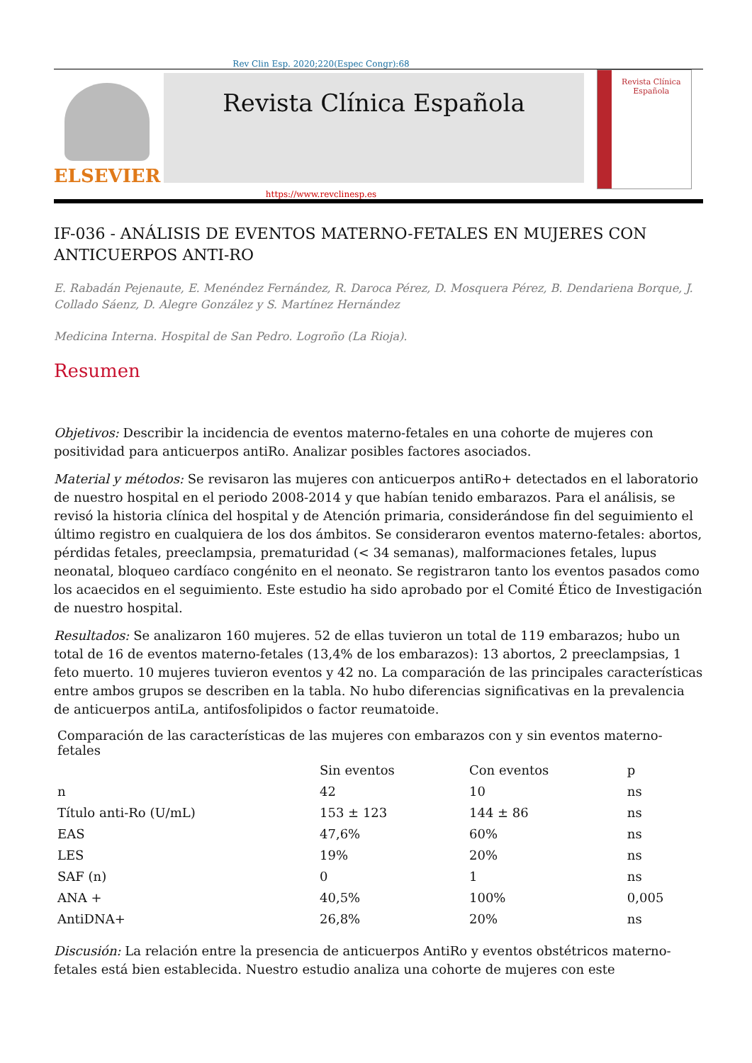Rev Clin Esp. 2020;220(Espec Congr):68
ELSEVIER
Revista Clínica Española
Revista Clínica Española
https://www.revclinesp.es
IF-036 - ANÁLISIS DE EVENTOS MATERNO-FETALES EN MUJERES CON ANTICUERPOS ANTI-RO
E. Rabadán Pejenaute, E. Menéndez Fernández, R. Daroca Pérez, D. Mosquera Pérez, B. Dendariena Borque, J. Collado Sáenz, D. Alegre González y S. Martínez Hernández
Medicina Interna. Hospital de San Pedro. Logroño (La Rioja).
Resumen
Objetivos: Describir la incidencia de eventos materno-fetales en una cohorte de mujeres con positividad para anticuerpos antiRo. Analizar posibles factores asociados.
Material y métodos: Se revisaron las mujeres con anticuerpos antiRo+ detectados en el laboratorio de nuestro hospital en el periodo 2008-2014 y que habían tenido embarazos. Para el análisis, se revisó la historia clínica del hospital y de Atención primaria, considerándose fin del seguimiento el último registro en cualquiera de los dos ámbitos. Se consideraron eventos materno-fetales: abortos, pérdidas fetales, preeclampsia, prematuridad (< 34 semanas), malformaciones fetales, lupus neonatal, bloqueo cardíaco congénito en el neonato. Se registraron tanto los eventos pasados como los acaecidos en el seguimiento. Este estudio ha sido aprobado por el Comité Ético de Investigación de nuestro hospital.
Resultados: Se analizaron 160 mujeres. 52 de ellas tuvieron un total de 119 embarazos; hubo un total de 16 de eventos materno-fetales (13,4% de los embarazos): 13 abortos, 2 preeclampsias, 1 feto muerto. 10 mujeres tuvieron eventos y 42 no. La comparación de las principales características entre ambos grupos se describen en la tabla. No hubo diferencias significativas en la prevalencia de anticuerpos antiLa, antifosfolipidos o factor reumatoide.
Comparación de las características de las mujeres con embarazos con y sin eventos materno-fetales
| | Sin eventos | Con eventos | p |
| --- | --- | --- | --- |
| n | 42 | 10 | ns |
| Título anti-Ro (U/mL) | 153 ± 123 | 144 ± 86 | ns |
| EAS | 47,6% | 60% | ns |
| LES | 19% | 20% | ns |
| SAF (n) | 0 | 1 | ns |
| ANA + | 40,5% | 100% | 0,005 |
| AntiDNA+ | 26,8% | 20% | ns |
Discusión: La relación entre la presencia de anticuerpos AntiRo y eventos obstétricos materno-fetales está bien establecida. Nuestro estudio analiza una cohorte de mujeres con este